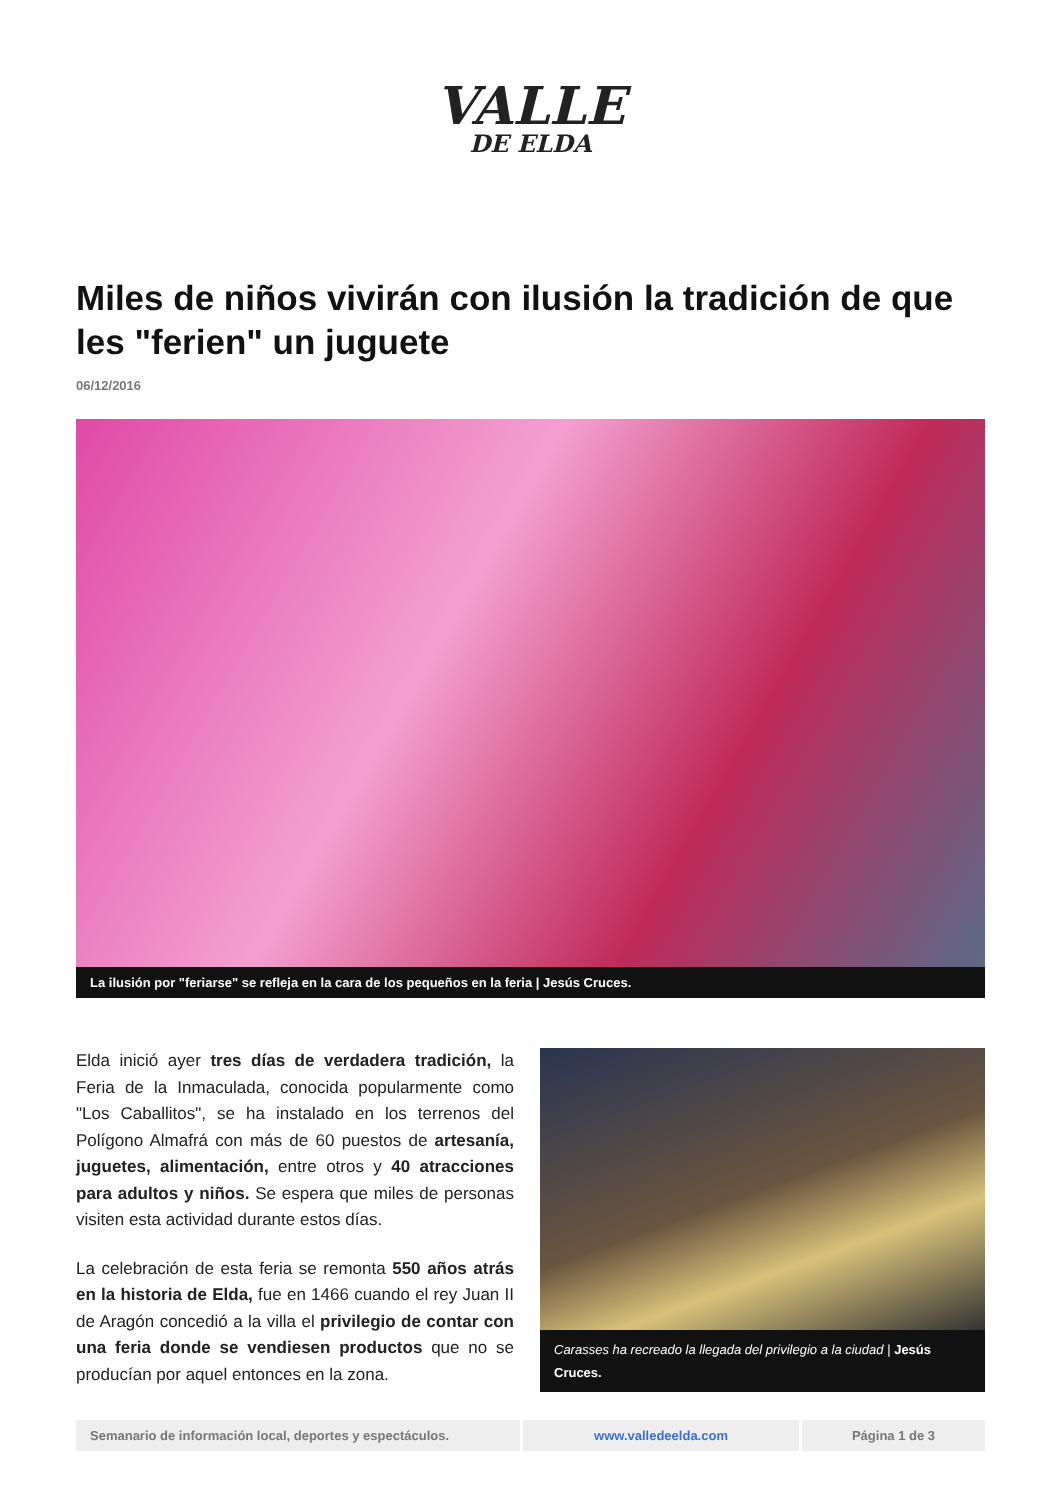VALLE
DE ELDA
Miles de niños vivirán con ilusión la tradición de que les "ferien" un juguete
06/12/2016
La ilusión por "feriarse" se refleja en la cara de los pequeños en la feria | Jesús Cruces.
Elda inició ayer tres días de verdadera tradición, la Feria de la Inmaculada, conocida popularmente como "Los Caballitos", se ha instalado en los terrenos del Polígono Almafrá con más de 60 puestos de artesanía, juguetes, alimentación, entre otros y 40 atracciones para adultos y niños. Se espera que miles de personas visiten esta actividad durante estos días.
La celebración de esta feria se remonta 550 años atrás en la historia de Elda, fue en 1466 cuando el rey Juan II de Aragón concedió a la villa el privilegio de contar con una feria donde se vendiesen productos que no se producían por aquel entonces en la zona.
Carasses ha recreado la llegada del privilegio a la ciudad | Jesús Cruces.
Semanario de información local, deportes y espectáculos.
www.valledeelda.com Página 1 de 3